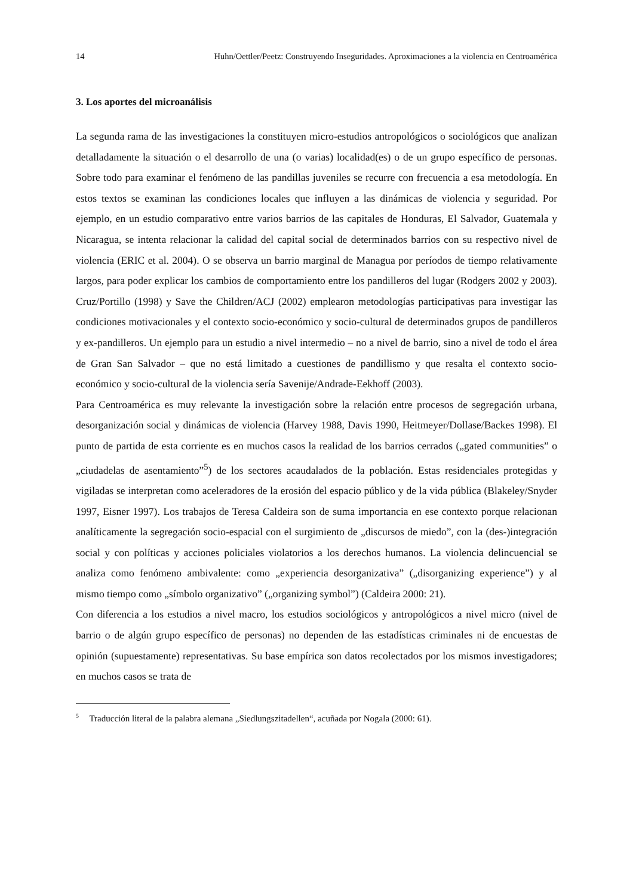14 Huhn/Oettler/Peetz: Construyendo Inseguridades. Aproximaciones a la violencia en Centroamérica
3. Los aportes del microanálisis
La segunda rama de las investigaciones la constituyen micro-estudios antropológicos o sociológicos que analizan detalladamente la situación o el desarrollo de una (o varias) localidad(es) o de un grupo específico de personas. Sobre todo para examinar el fenómeno de las pandillas juveniles se recurre con frecuencia a esa metodología. En estos textos se examinan las condiciones locales que influyen a las dinámicas de violencia y seguridad. Por ejemplo, en un estudio comparativo entre varios barrios de las capitales de Honduras, El Salvador, Guatemala y Nicaragua, se intenta relacionar la calidad del capital social de determinados barrios con su respectivo nivel de violencia (ERIC et al. 2004). O se observa un barrio marginal de Managua por períodos de tiempo relativamente largos, para poder explicar los cambios de comportamiento entre los pandilleros del lugar (Rodgers 2002 y 2003). Cruz/Portillo (1998) y Save the Children/ACJ (2002) emplearon metodologías participativas para investigar las condiciones motivacionales y el contexto socio-económico y socio-cultural de determinados grupos de pandilleros y ex-pandilleros. Un ejemplo para un estudio a nivel intermedio – no a nivel de barrio, sino a nivel de todo el área de Gran San Salvador – que no está limitado a cuestiones de pandillismo y que resalta el contexto socio-económico y socio-cultural de la violencia sería Savenije/Andrade-Eekhoff (2003).
Para Centroamérica es muy relevante la investigación sobre la relación entre procesos de segregación urbana, desorganización social y dinámicas de violencia (Harvey 1988, Davis 1990, Heitmeyer/Dollase/Backes 1998). El punto de partida de esta corriente es en muchos casos la realidad de los barrios cerrados („gated communities” o „ciudadelas de asentamiento”<sup>5</sup>) de los sectores acaudalados de la población. Estas residenciales protegidas y vigiladas se interpretan como aceleradores de la erosión del espacio público y de la vida pública (Blakeley/Snyder 1997, Eisner 1997). Los trabajos de Teresa Caldeira son de suma importancia en ese contexto porque relacionan analíticamente la segregación socio-espacial con el surgimiento de „discursos de miedo”, con la (des-)integración social y con políticas y acciones policiales violatorios a los derechos humanos. La violencia delincuencial se analiza como fenómeno ambivalente: como „experiencia desorganizativa” („disorganizing experience”) y al mismo tiempo como „símbolo organizativo” („organizing symbol”) (Caldeira 2000: 21).
Con diferencia a los estudios a nivel macro, los estudios sociológicos y antropológicos a nivel micro (nivel de barrio o de algún grupo específico de personas) no dependen de las estadísticas criminales ni de encuestas de opinión (supuestamente) representativas. Su base empírica son datos recolectados por los mismos investigadores; en muchos casos se trata de
<sup>5</sup> Traducción literal de la palabra alemana „Siedlungszitadellen“, acuñada por Nogala (2000: 61).